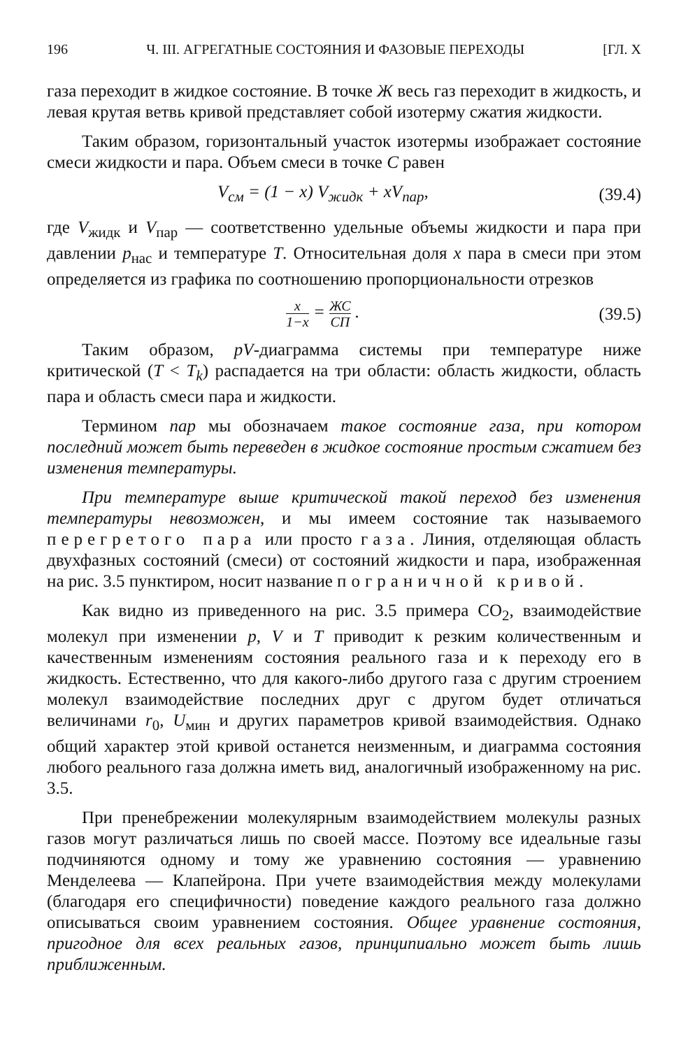196 Ч. III. АГРЕГАТНЫЕ СОСТОЯНИЯ И ФАЗОВЫЕ ПЕРЕХОДЫ [ГЛ. X
газа переходит в жидкое состояние. В точке Ж весь газ переходит в жидкость, и левая крутая ветвь кривой представляет собой изотерму сжатия жидкости.
Таким образом, горизонтальный участок изотермы изображает состояние смеси жидкости и пара. Объем смеси в точке С равен
V<sub>см</sub> = (1 − x) V<sub>жидк</sub> + xV<sub>пар</sub>, (39.4)
где V<sub>жидк</sub> и V<sub>пар</sub> — соответственно удельные объемы жидкости и пара при давлении p<sub>нас</sub> и температуре T. Относительная доля x пара в смеси при этом определяется из графика по соотношению пропорциональности отрезков
x 1−x = ЖС СП . (39.5)
Таким образом, pV-диаграмма системы при температуре ниже критической (T < T<sub>k</sub>) распадается на три области: область жидкости, область пара и область смеси пара и жидкости.
Термином пар мы обозначаем такое состояние газа, при котором последний может быть переведен в жидкое состояние простым сжатием без изменения температуры.
При температуре выше критической такой переход без изменения температуры невозможен, и мы имеем состояние так называемого перегретого пара или просто газа. Линия, отделяющая область двухфазных состояний (смеси) от состояний жидкости и пара, изображенная на рис. 3.5 пунктиром, носит название пограничной кривой.
Как видно из приведенного на рис. 3.5 примера CO<sub>2</sub>, взаимодействие молекул при изменении p, V и T приводит к резким количественным и качественным изменениям состояния реального газа и к переходу его в жидкость. Естественно, что для какого-либо другого газа с другим строением молекул взаимодействие последних друг с другом будет отличаться величинами r<sub>0</sub>, U<sub>мин</sub> и других параметров кривой взаимодействия. Однако общий характер этой кривой останется неизменным, и диаграмма состояния любого реального газа должна иметь вид, аналогичный изображенному на рис. 3.5.
При пренебрежении молекулярным взаимодействием молекулы разных газов могут различаться лишь по своей массе. Поэтому все идеальные газы подчиняются одному и тому же уравнению состояния — уравнению Менделеева — Клапейрона. При учете взаимодействия между молекулами (благодаря его специфичности) поведение каждого реального газа должно описываться своим уравнением состояния. Общее уравнение состояния, пригодное для всех реальных газов, принципиально может быть лишь приближенным.